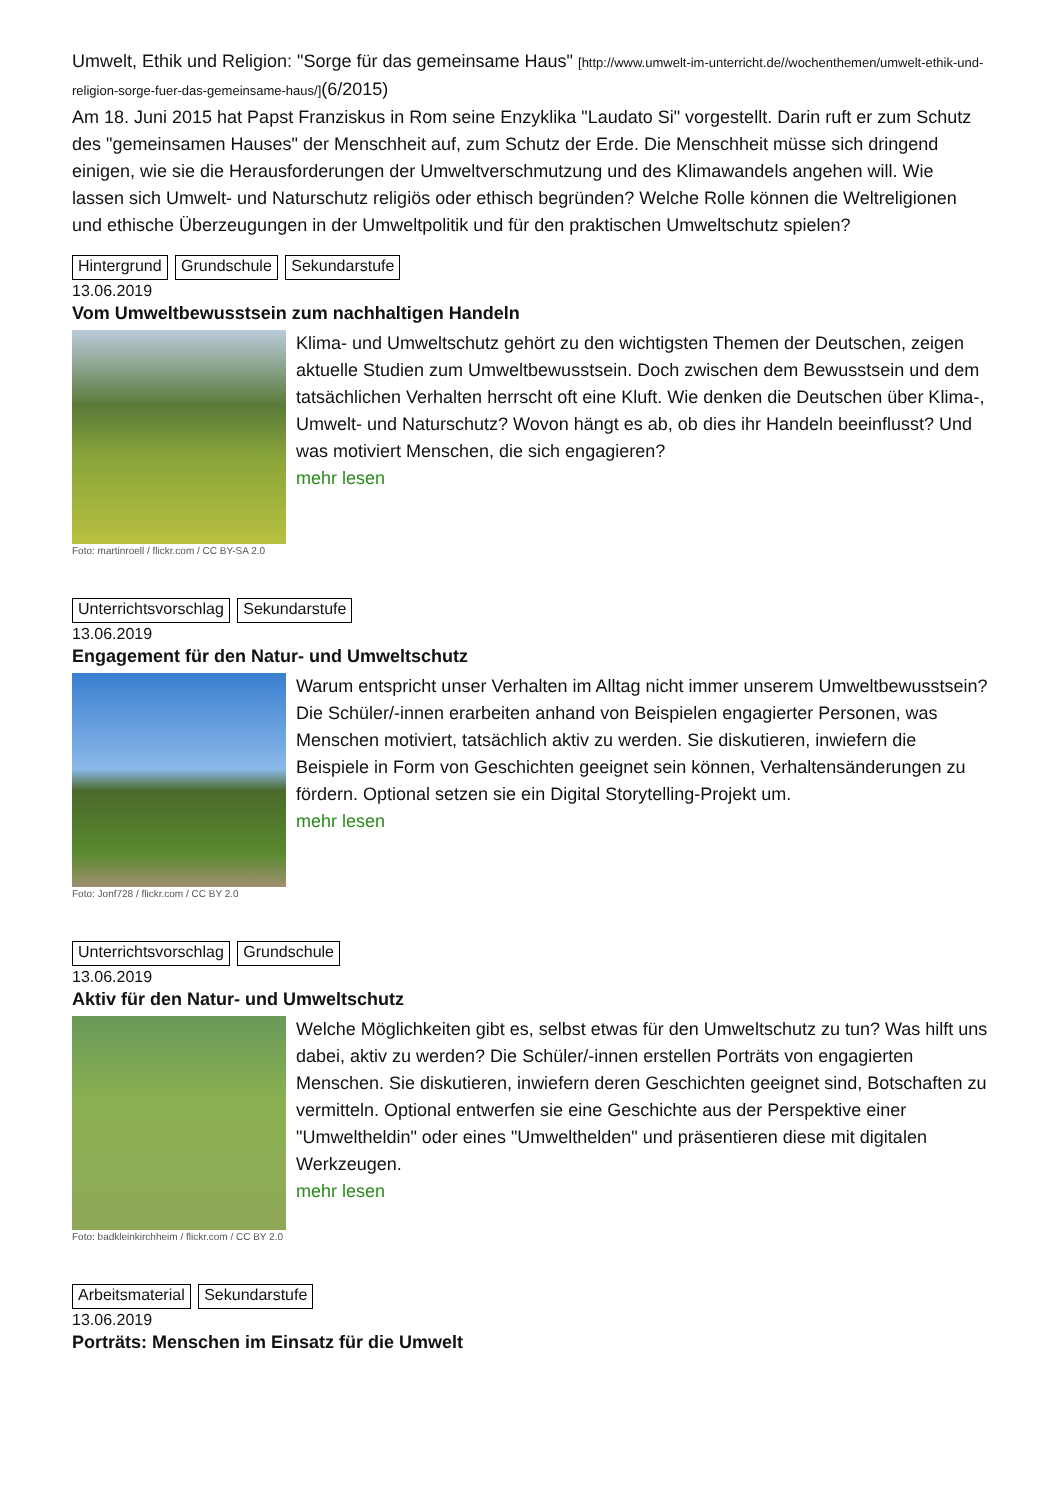Umwelt, Ethik und Religion: "Sorge für das gemeinsame Haus" [http://www.umwelt-im-unterricht.de//wochenthemen/umwelt-ethik-und-religion-sorge-fuer-das-gemeinsame-haus/](6/2015)
Am 18. Juni 2015 hat Papst Franziskus in Rom seine Enzyklika "Laudato Si" vorgestellt. Darin ruft er zum Schutz des "gemeinsamen Hauses" der Menschheit auf, zum Schutz der Erde. Die Menschheit müsse sich dringend einigen, wie sie die Herausforderungen der Umweltverschmutzung und des Klimawandels angehen will. Wie lassen sich Umwelt- und Naturschutz religiös oder ethisch begründen? Welche Rolle können die Weltreligionen und ethische Überzeugungen in der Umweltpolitik und für den praktischen Umweltschutz spielen?
Hintergrund Grundschule Sekundarstufe
13.06.2019
Vom Umweltbewusstsein zum nachhaltigen Handeln
Foto: martinroell / flickr.com / CC BY-SA 2.0
Klima- und Umweltschutz gehört zu den wichtigsten Themen der Deutschen, zeigen aktuelle Studien zum Umweltbewusstsein. Doch zwischen dem Bewusstsein und dem tatsächlichen Verhalten herrscht oft eine Kluft. Wie denken die Deutschen über Klima-, Umwelt- und Naturschutz? Wovon hängt es ab, ob dies ihr Handeln beeinflusst? Und was motiviert Menschen, die sich engagieren?
mehr lesen
Unterrichtsvorschlag Sekundarstufe
13.06.2019
Engagement für den Natur- und Umweltschutz
Foto: Jonf728 / flickr.com / CC BY 2.0
Warum entspricht unser Verhalten im Alltag nicht immer unserem Umweltbewusstsein? Die Schüler/-innen erarbeiten anhand von Beispielen engagierter Personen, was Menschen motiviert, tatsächlich aktiv zu werden. Sie diskutieren, inwiefern die Beispiele in Form von Geschichten geeignet sein können, Verhaltensänderungen zu fördern. Optional setzen sie ein Digital Storytelling-Projekt um.
mehr lesen
Unterrichtsvorschlag Grundschule
13.06.2019
Aktiv für den Natur- und Umweltschutz
Foto: badkleinkirchheim / flickr.com / CC BY 2.0
Welche Möglichkeiten gibt es, selbst etwas für den Umweltschutz zu tun? Was hilft uns dabei, aktiv zu werden? Die Schüler/-innen erstellen Porträts von engagierten Menschen. Sie diskutieren, inwiefern deren Geschichten geeignet sind, Botschaften zu vermitteln. Optional entwerfen sie eine Geschichte aus der Perspektive einer "Umweltheldin" oder eines "Umwelthelden" und präsentieren diese mit digitalen Werkzeugen.
mehr lesen
Arbeitsmaterial Sekundarstufe
13.06.2019
Porträts: Menschen im Einsatz für die Umwelt